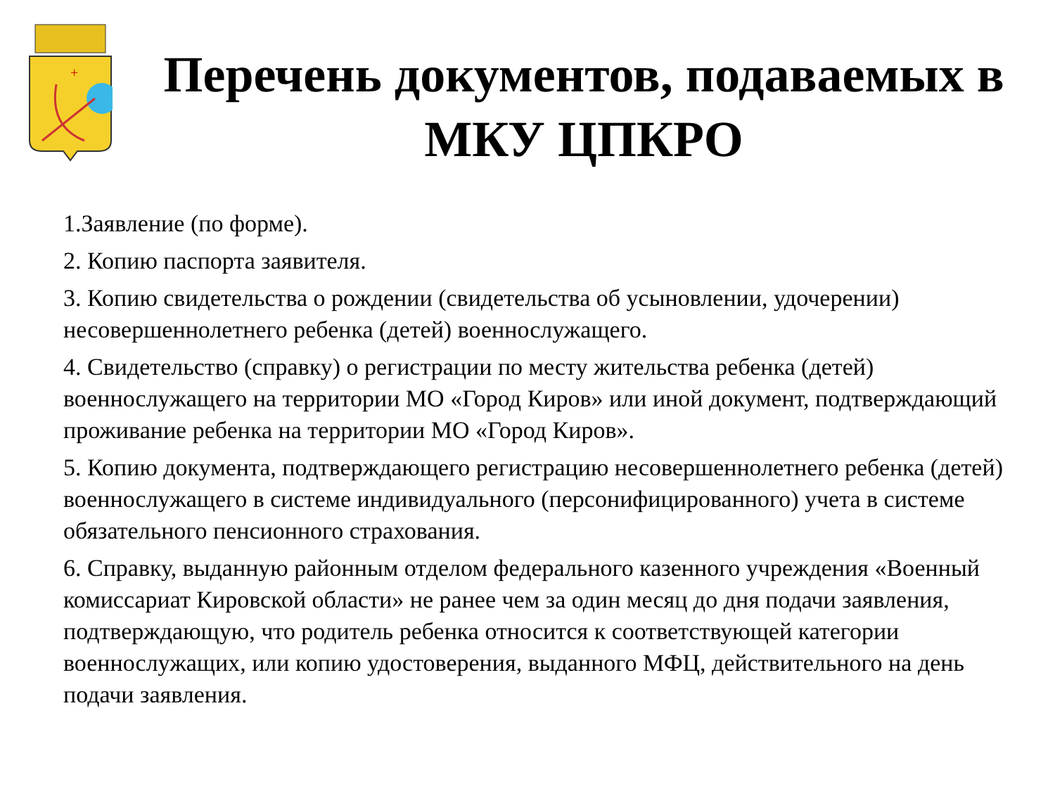+
Перечень документов, подаваемых в МКУ ЦПКРО
1.Заявление (по форме).
2. Копию паспорта заявителя.
3. Копию свидетельства о рождении (свидетельства об усыновлении, удочерении) несовершеннолетнего ребенка (детей) военнослужащего.
4. Свидетельство (справку) о регистрации по месту жительства ребенка (детей) военнослужащего на территории МО «Город Киров» или иной документ, подтверждающий проживание ребенка на территории МО «Город Киров».
5. Копию документа, подтверждающего регистрацию несовершеннолетнего ребенка (детей) военнослужащего в системе индивидуального (персонифицированного) учета в системе обязательного пенсионного страхования.
6. Справку, выданную районным отделом федерального казенного учреждения «Военный комиссариат Кировской области» не ранее чем за один месяц до дня подачи заявления, подтверждающую, что родитель ребенка относится к соответствующей категории военнослужащих, или копию удостоверения, выданного МФЦ, действительного на день подачи заявления.